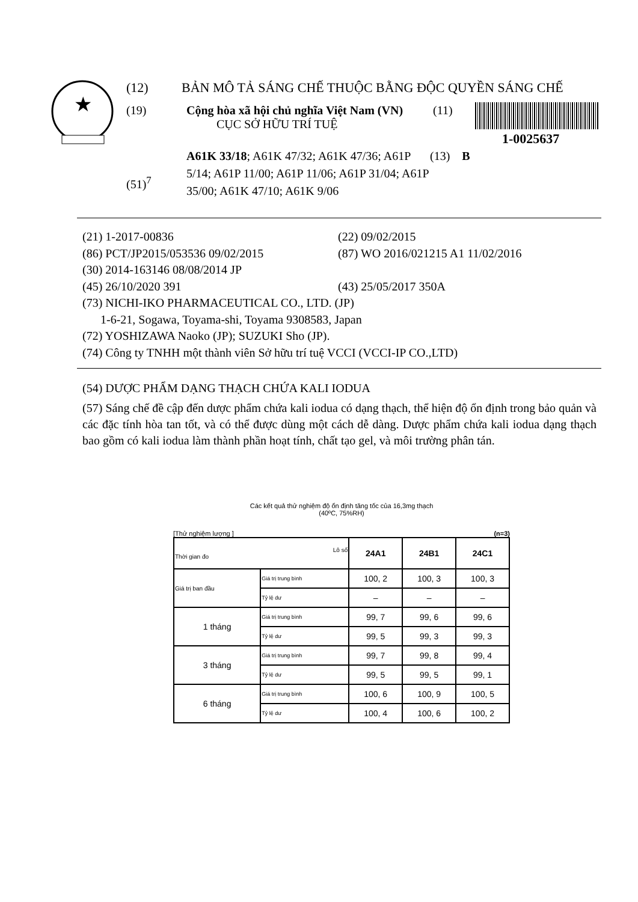★
(12) BẢN MÔ TẢ SÁNG CHẾ THUỘC BẰNG ĐỘC QUYỀN SÁNG CHẾ
(19) Cộng hòa xã hội chủ nghĩa Việt Nam (VN)
CỤC SỞ HỮU TRÍ TUỆ (11)
1-0025637
(51)<sup>7</sup> A61K 33/18; A61K 47/32; A61K 47/36; A61P 5/14; A61P 11/00; A61P 11/06; A61P 31/04; A61P 35/00; A61K 47/10; A61K 9/06 (13) B
(21) 1-2017-00836 (22) 09/02/2015
(86) PCT/JP2015/053536 09/02/2015 (87) WO 2016/021215 A1 11/02/2016
(30) 2014-163146 08/08/2014 JP
(45) 26/10/2020 391 (43) 25/05/2017 350A
(73) NICHI-IKO PHARMACEUTICAL CO., LTD. (JP)
1-6-21, Sogawa, Toyama-shi, Toyama 9308583, Japan
(72) YOSHIZAWA Naoko (JP); SUZUKI Sho (JP).
(74) Công ty TNHH một thành viên Sở hữu trí tuệ VCCI (VCCI-IP CO.,LTD)
(54) DƯỢC PHẨM DẠNG THẠCH CHỨA KALI IODUA
(57) Sáng chế đề cập đến dược phẩm chứa kali iodua có dạng thạch, thể hiện độ ổn định trong bảo quản và các đặc tính hòa tan tốt, và có thể được dùng một cách dễ dàng. Dược phẩm chứa kali iodua dạng thạch bao gồm có kali iodua làm thành phần hoạt tính, chất tạo gel, và môi trường phân tán.
Các kết quả thử nghiệm độ ổn định tăng tốc của 16,3mg thạch
(40ºC, 75%RH)
[Thử nghiệm lượng ] (n=3)
| Lô số Thời gian đo | | 24A1 | 24B1 | 24C1 |
| --- | --- | --- | --- | --- |
| Giá trị ban đầu | Giá trị trung bình | 100, 2 | 100, 3 | 100, 3 |
| | Tỷ lệ dư | – | – | – |
| 1 tháng | Giá trị trung bình | 99, 7 | 99, 6 | 99, 6 |
| | Tỷ lệ dư | 99, 5 | 99, 3 | 99, 3 |
| 3 tháng | Giá trị trung bình | 99, 7 | 99, 8 | 99, 4 |
| | Tỷ lệ dư | 99, 5 | 99, 5 | 99, 1 |
| 6 tháng | Giá trị trung bình | 100, 6 | 100, 9 | 100, 5 |
| | Tỷ lệ dư | 100, 4 | 100, 6 | 100, 2 |